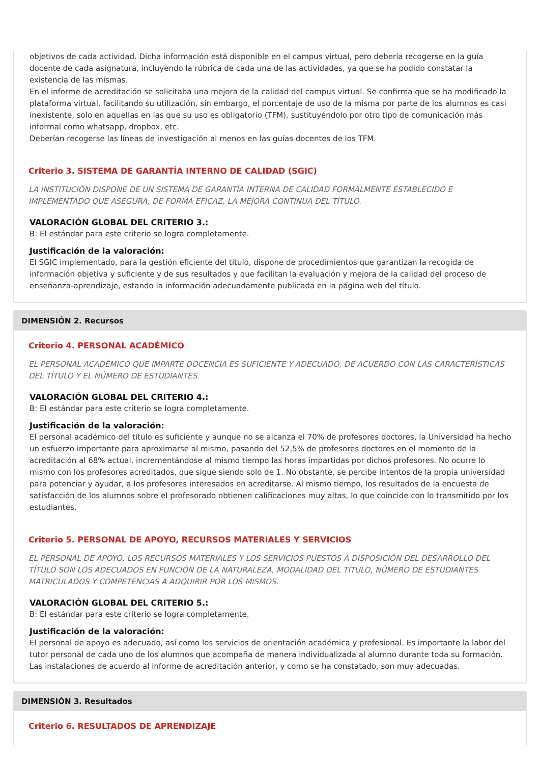objetivos de cada actividad. Dicha información está disponible en el campus virtual, pero debería recogerse en la guía docente de cada asignatura, incluyendo la rúbrica de cada una de las actividades, ya que se ha podido constatar la existencia de las mismas.
En el informe de acreditación se solicitaba una mejora de la calidad del campus virtual. Se confirma que se ha modificado la plataforma virtual, facilitando su utilización, sin embargo, el porcentaje de uso de la misma por parte de los alumnos es casi inexistente, solo en aquellas en las que su uso es obligatorio (TFM), sustituyéndolo por otro tipo de comunicación más informal como whatsapp, dropbox, etc.
Deberían recogerse las líneas de investigación al menos en las guías docentes de los TFM.
Criterio 3. SISTEMA DE GARANTÍA INTERNO DE CALIDAD (SGIC)
LA INSTITUCIÓN DISPONE DE UN SISTEMA DE GARANTÍA INTERNA DE CALIDAD FORMALMENTE ESTABLECIDO E IMPLEMENTADO QUE ASEGURA, DE FORMA EFICAZ, LA MEJORA CONTINUA DEL TÍTULO.
VALORACIÓN GLOBAL DEL CRITERIO 3.:
B: El estándar para este criterio se logra completamente.
Justificación de la valoración:
El SGIC implementado, para la gestión eficiente del título, dispone de procedimientos que garantizan la recogida de información objetiva y suficiente y de sus resultados y que facilitan la evaluación y mejora de la calidad del proceso de enseñanza-aprendizaje, estando la información adecuadamente publicada en la página web del título.
DIMENSIÓN 2. Recursos
Criterio 4. PERSONAL ACADÉMICO
EL PERSONAL ACADÉMICO QUE IMPARTE DOCENCIA ES SUFICIENTE Y ADECUADO, DE ACUERDO CON LAS CARACTERÍSTICAS DEL TÍTULO Y EL NÚMERO DE ESTUDIANTES.
VALORACIÓN GLOBAL DEL CRITERIO 4.:
B: El estándar para este criterio se logra completamente.
Justificación de la valoración:
El personal académico del título es suficiente y aunque no se alcanza el 70% de profesores doctores, la Universidad ha hecho un esfuerzo importante para aproximarse al mismo, pasando del 52,5% de profesores doctores en el momento de la acreditación al 68% actual, incrementándose al mismo tiempo las horas impartidas por dichos profesores. No ocurre lo mismo con los profesores acreditados, que sigue siendo solo de 1. No obstante, se percibe intentos de la propia universidad para potenciar y ayudar, a los profesores interesados en acreditarse. Al mismo tiempo, los resultados de la encuesta de satisfacción de los alumnos sobre el profesorado obtienen calificaciones muy altas, lo que coincide con lo transmitido por los estudiantes.
Criterio 5. PERSONAL DE APOYO, RECURSOS MATERIALES Y SERVICIOS
EL PERSONAL DE APOYO, LOS RECURSOS MATERIALES Y LOS SERVICIOS PUESTOS A DISPOSICIÓN DEL DESARROLLO DEL TÍTULO SON LOS ADECUADOS EN FUNCIÓN DE LA NATURALEZA, MODALIDAD DEL TÍTULO, NÚMERO DE ESTUDIANTES MATRICULADOS Y COMPETENCIAS A ADQUIRIR POR LOS MISMOS.
VALORACIÓN GLOBAL DEL CRITERIO 5.:
B: El estándar para este criterio se logra completamente.
Justificación de la valoración:
El personal de apoyo es adecuado, así como los servicios de orientación académica y profesional. Es importante la labor del tutor personal de cada uno de los alumnos que acompaña de manera individualizada al alumno durante toda su formación.
Las instalaciones de acuerdo al informe de acreditación anterior, y como se ha constatado, son muy adecuadas.
DIMENSIÓN 3. Resultados
Criterio 6. RESULTADOS DE APRENDIZAJE